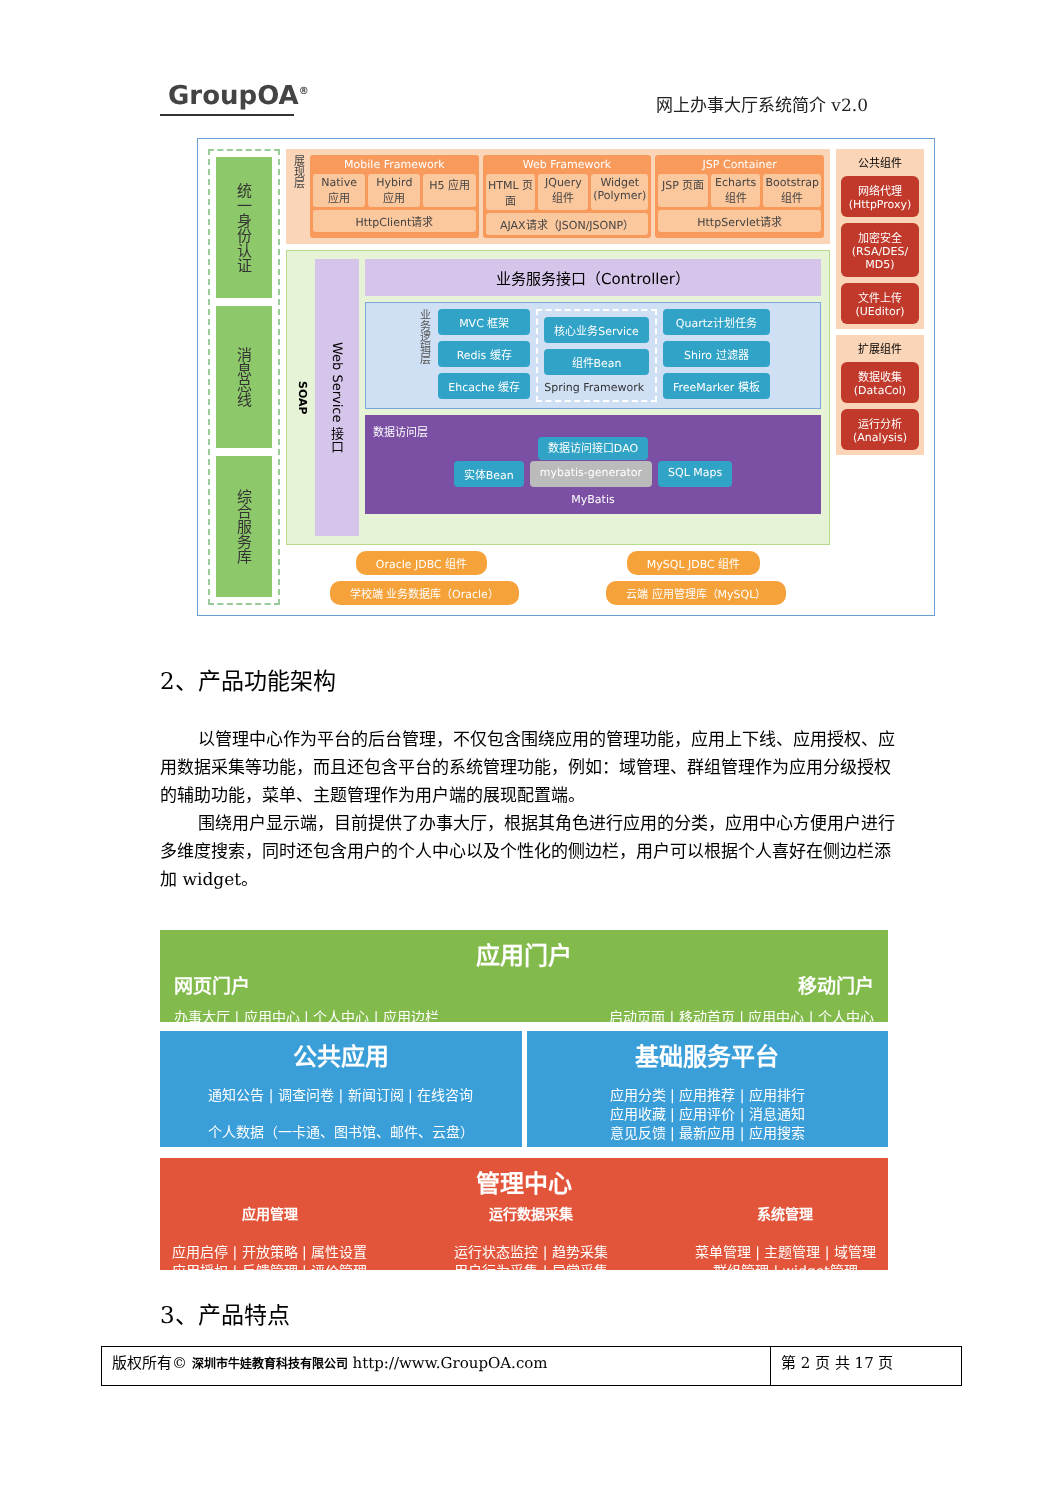GroupOA<sup>®</sup>
网上办事大厅系统简介 v2.0
统一身份认证
消息总线
综合服务库
展现层
Mobile Framework
Native 应用 Hybird 应用 H5 应用
HttpClient请求
Web Framework
HTML 页面 JQuery 组件 Widget (Polymer)
AJAX请求（JSON/JSONP）
JSP Container
JSP 页面 Echarts 组件 Bootstrap 组件
HttpServlet请求
SOAP
Web Service 接口
业务服务接口（Controller）
业务逻辑层
MVC 框架
Redis 缓存
Ehcache 缓存
核心业务Service
组件Bean
Spring Framework
Quartz计划任务
Shiro 过滤器
FreeMarker 模板
数据访问层
数据访问接口DAO
实体Bean mybatis-generator SQL Maps
MyBatis
Oracle JDBC 组件 MySQL JDBC 组件
学校端 业务数据库（Oracle） 云端 应用管理库（MySQL）
公共组件
网络代理 (HttpProxy)
加密安全 (RSA/DES/ MD5)
文件上传 (UEditor)
扩展组件
数据收集 (DataCol)
运行分析 (Analysis)
2、产品功能架构
以管理中心作为平台的后台管理，不仅包含围绕应用的管理功能，应用上下线、应用授权、应用数据采集等功能，而且还包含平台的系统管理功能，例如：域管理、群组管理作为应用分级授权的辅助功能，菜单、主题管理作为用户端的展现配置端。
围绕用户显示端，目前提供了办事大厅，根据其角色进行应用的分类，应用中心方便用户进行多维度搜索，同时还包含用户的个人中心以及个性化的侧边栏，用户可以根据个人喜好在侧边栏添加 widget。
应用门户
网页门户 移动门户
办事大厅 | 应用中心 | 个人中心 | 应用边栏 启动页面 | 移动首页 | 应用中心 | 个人中心
公共应用
通知公告 | 调查问卷 | 新闻订阅 | 在线咨询
个人数据（一卡通、图书馆、邮件、云盘）
基础服务平台
应用分类 | 应用推荐 | 应用排行
应用收藏 | 应用评价 | 消息通知
意见反馈 | 最新应用 | 应用搜索
管理中心
应用管理
应用启停 | 开放策略 | 属性设置
应用授权 | 反馈管理 | 评价管理
运行数据采集
运行状态监控 | 趋势采集
用户行为采集 | 异常采集
系统管理
菜单管理 | 主题管理 | 域管理
群组管理 | widget管理
3、产品特点
版权所有© 深圳市牛娃教育科技有限公司 http://www.GroupOA.com
第 2 页 共 17 页